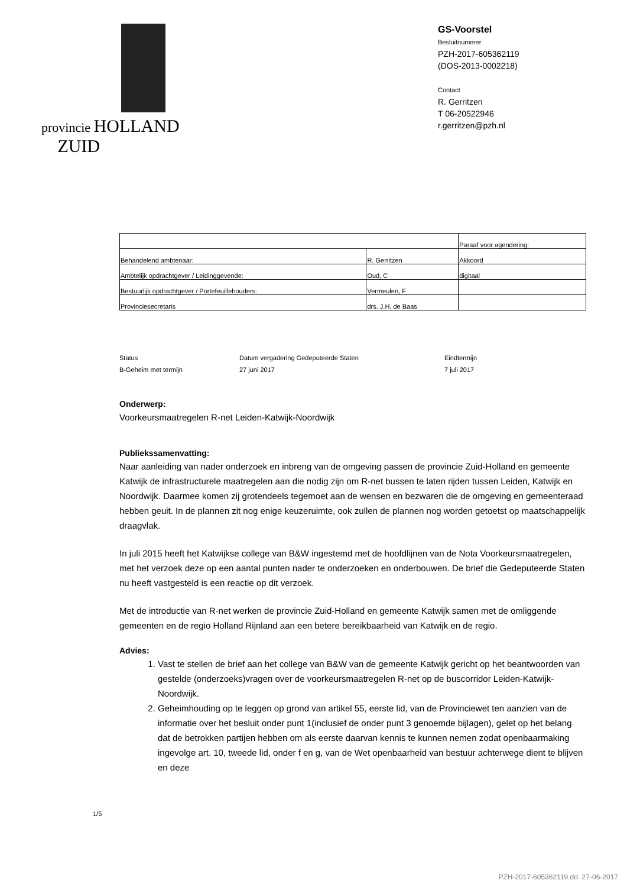provincie HOLLAND
ZUID
GS-Voorstel
Besluitnummer
PZH-2017-605362119
(DOS-2013-0002218)
Contact
R. Gerritzen
T 06-20522946
r.gerritzen@pzh.nl
| | | Paraaf voor agendering: |
| Behandelend ambtenaar: | R. Gerritzen | Akkoord |
| Ambtelijk opdrachtgever / Leidinggevende: | Oud, C | digitaal |
| Bestuurlijk opdrachtgever / Portefeuillehouders: | Vermeulen, F | |
| Provinciesecretaris | drs. J.H. de Baas | |
Status
B-Geheim met termijn
Datum vergadering Gedeputeerde Staten
27 juni 2017
Eindtermijn
7 juli 2017
Onderwerp:
Voorkeursmaatregelen R-net Leiden-Katwijk-Noordwijk
Publiekssamenvatting:
Naar aanleiding van nader onderzoek en inbreng van de omgeving passen de provincie Zuid-Holland en gemeente Katwijk de infrastructurele maatregelen aan die nodig zijn om R-net bussen te laten rijden tussen Leiden, Katwijk en Noordwijk. Daarmee komen zij grotendeels tegemoet aan de wensen en bezwaren die de omgeving en gemeenteraad hebben geuit. In de plannen zit nog enige keuzeruimte, ook zullen de plannen nog worden getoetst op maatschappelijk draagvlak.
In juli 2015 heeft het Katwijkse college van B&W ingestemd met de hoofdlijnen van de Nota Voorkeursmaatregelen, met het verzoek deze op een aantal punten nader te onderzoeken en onderbouwen. De brief die Gedeputeerde Staten nu heeft vastgesteld is een reactie op dit verzoek.
Met de introductie van R-net werken de provincie Zuid-Holland en gemeente Katwijk samen met de omliggende gemeenten en de regio Holland Rijnland aan een betere bereikbaarheid van Katwijk en de regio.
Advies:
1. Vast te stellen de brief aan het college van B&W van de gemeente Katwijk gericht op het beantwoorden van gestelde (onderzoeks)vragen over de voorkeursmaatregelen R-net op de buscorridor Leiden-Katwijk-Noordwijk.
2. Geheimhouding op te leggen op grond van artikel 55, eerste lid, van de Provinciewet ten aanzien van de informatie over het besluit onder punt 1(inclusief de onder punt 3 genoemde bijlagen), gelet op het belang dat de betrokken partijen hebben om als eerste daarvan kennis te kunnen nemen zodat openbaarmaking ingevolge art. 10, tweede lid, onder f en g, van de Wet openbaarheid van bestuur achterwege dient te blijven en deze
1/5
PZH-2017-605362119 dd. 27-06-2017